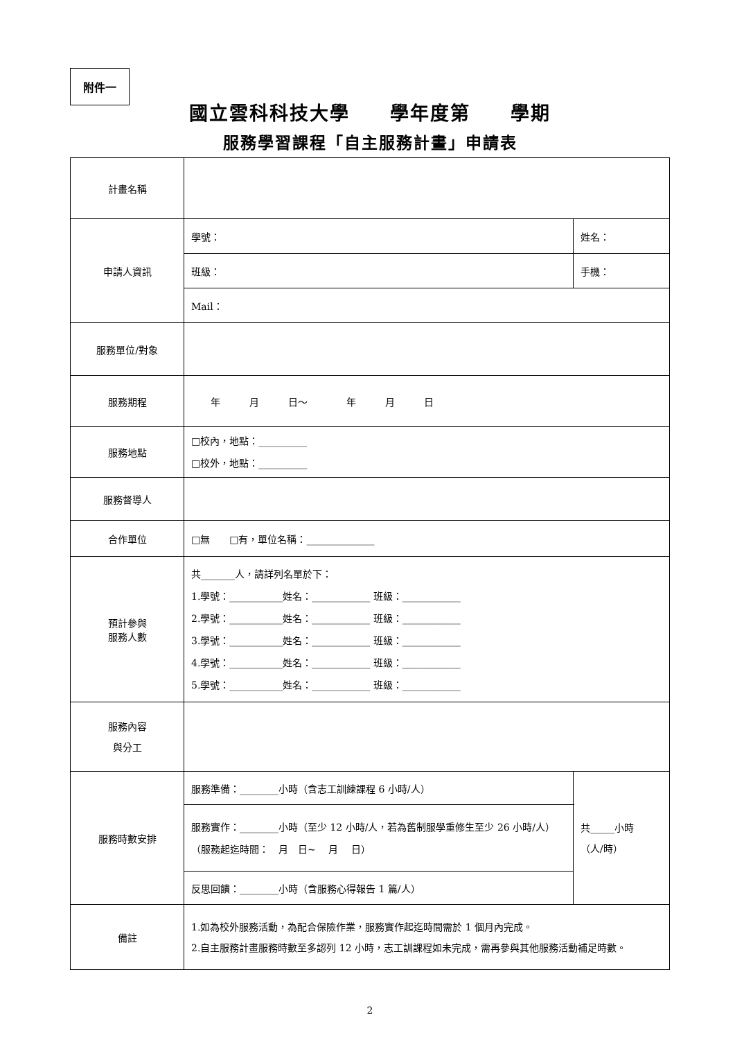附件一
國立雲科科技大學　　學年度第　　學期
服務學習課程「自主服務計畫」申請表
| 計畫名稱 | | |
| 申請人資訊 | 學號： | 姓名： |
| | 班級： | 手機： |
| | Mail： | |
| 服務單位/對象 | | |
| 服務期程 | 年 月 日～ 年 月 日 | |
| 服務地點 | □校內，地點：__________ □校外，地點：__________ | |
| 服務督導人 | | |
| 合作單位 | □無 □有，單位名稱：______________ | |
| 預計參與 服務人數 | 共_______人，請詳列名單於下： 1.學號：___________姓名：____________ 班級：____________ 2.學號：___________姓名：____________ 班級：____________ 3.學號：___________姓名：____________ 班級：____________ 4.學號：___________姓名：____________ 班級：____________ 5.學號：___________姓名：____________ 班級：____________ | |
| 服務內容 與分工 | | |
| 服務時數安排 | 服務準備：________小時（含志工訓練課程 6 小時/人） | 共_____小時 （人/時） |
| | 服務實作：________小時（至少 12 小時/人，若為舊制服學重修生至少 26 小時/人） （服務起迄時間： 月 日~ 月 日） | |
| | 反思回饋：________小時（含服務心得報告 1 篇/人） | |
| 備註 | 1.如為校外服務活動，為配合保險作業，服務實作起迄時間需於 1 個月內完成。 2.自主服務計畫服務時數至多認列 12 小時，志工訓課程如未完成，需再參與其他服務活動補足時數。 | |
2